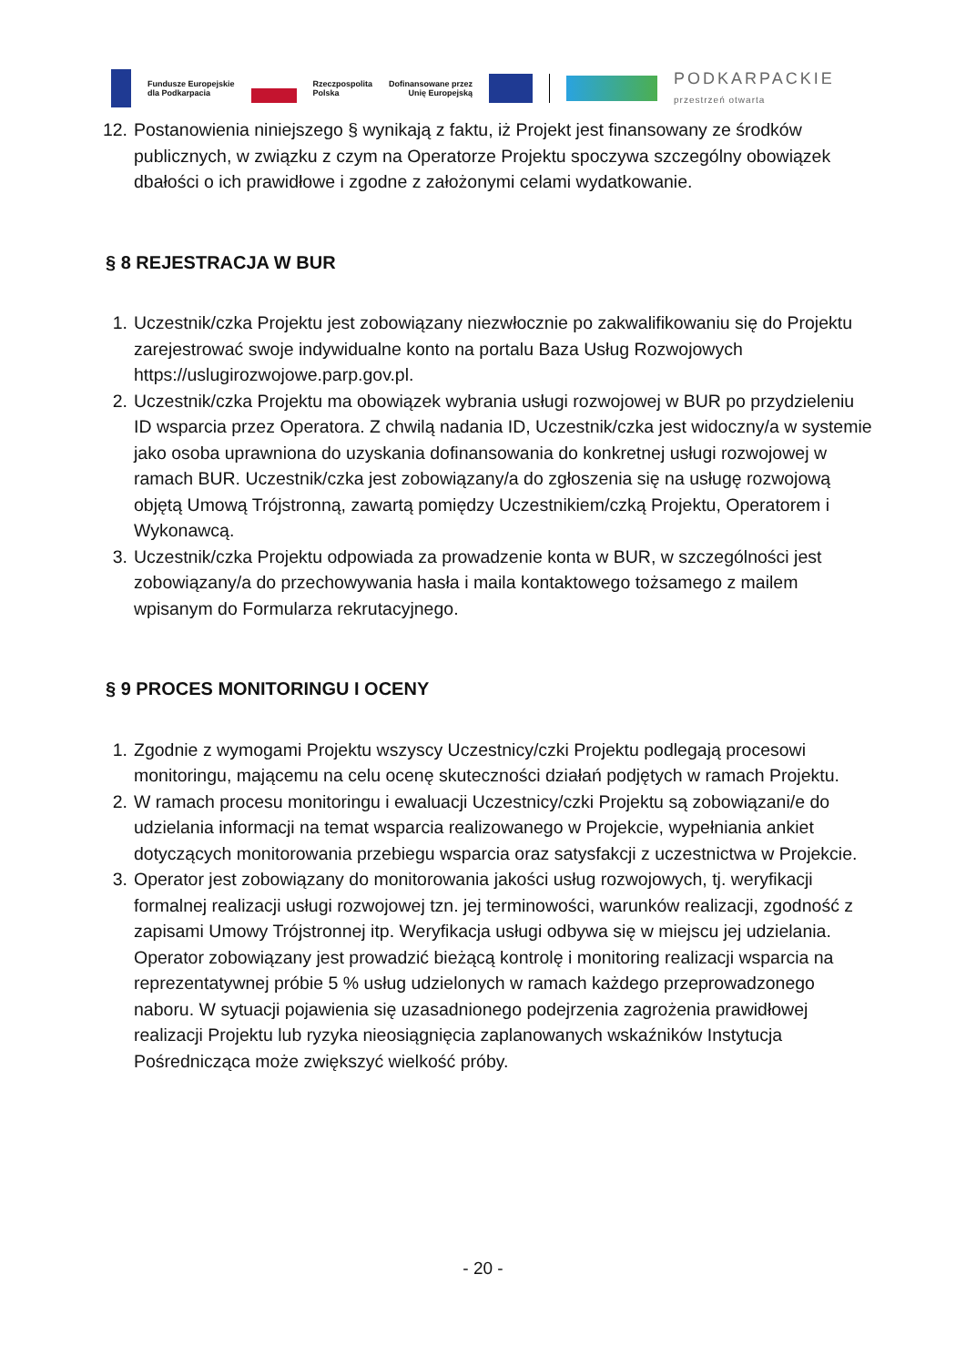Fundusze Europejskie
dla Podkarpacia
Rzeczpospolita
Polska
Dofinansowane przez
Unię Europejską
PODKARPACKIE
przestrzeń otwarta
12. Postanowienia niniejszego § wynikają z faktu, iż Projekt jest finansowany ze środków publicznych, w związku z czym na Operatorze Projektu spoczywa szczególny obowiązek dbałości o ich prawidłowe i zgodne z założonymi celami wydatkowanie.
§ 8 REJESTRACJA W BUR
1. Uczestnik/czka Projektu jest zobowiązany niezwłocznie po zakwalifikowaniu się do Projektu zarejestrować swoje indywidualne konto na portalu Baza Usług Rozwojowych https://uslugirozwojowe.parp.gov.pl.
2. Uczestnik/czka Projektu ma obowiązek wybrania usługi rozwojowej w BUR po przydzieleniu ID wsparcia przez Operatora. Z chwilą nadania ID, Uczestnik/czka jest widoczny/a w systemie jako osoba uprawniona do uzyskania dofinansowania do konkretnej usługi rozwojowej w ramach BUR. Uczestnik/czka jest zobowiązany/a do zgłoszenia się na usługę rozwojową objętą Umową Trójstronną, zawartą pomiędzy Uczestnikiem/czką Projektu, Operatorem i Wykonawcą.
3. Uczestnik/czka Projektu odpowiada za prowadzenie konta w BUR, w szczególności jest zobowiązany/a do przechowywania hasła i maila kontaktowego tożsamego z mailem wpisanym do Formularza rekrutacyjnego.
§ 9 PROCES MONITORINGU I OCENY
1. Zgodnie z wymogami Projektu wszyscy Uczestnicy/czki Projektu podlegają procesowi monitoringu, mającemu na celu ocenę skuteczności działań podjętych w ramach Projektu.
2. W ramach procesu monitoringu i ewaluacji Uczestnicy/czki Projektu są zobowiązani/e do udzielania informacji na temat wsparcia realizowanego w Projekcie, wypełniania ankiet dotyczących monitorowania przebiegu wsparcia oraz satysfakcji z uczestnictwa w Projekcie.
3. Operator jest zobowiązany do monitorowania jakości usług rozwojowych, tj. weryfikacji formalnej realizacji usługi rozwojowej tzn. jej terminowości, warunków realizacji, zgodność z zapisami Umowy Trójstronnej itp. Weryfikacja usługi odbywa się w miejscu jej udzielania. Operator zobowiązany jest prowadzić bieżącą kontrolę i monitoring realizacji wsparcia na reprezentatywnej próbie 5 % usług udzielonych w ramach każdego przeprowadzonego naboru. W sytuacji pojawienia się uzasadnionego podejrzenia zagrożenia prawidłowej realizacji Projektu lub ryzyka nieosiągnięcia zaplanowanych wskaźników Instytucja Pośrednicząca może zwiększyć wielkość próby.
- 20 -